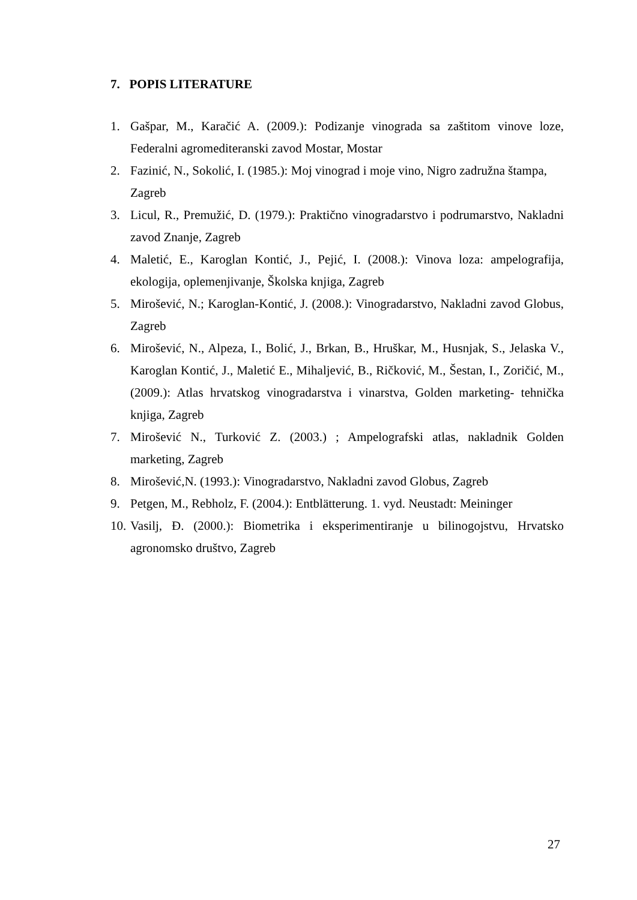7. POPIS LITERATURE
1. Gašpar, M., Karačić A. (2009.): Podizanje vinograda sa zaštitom vinove loze, Federalni agromediteranski zavod Mostar, Mostar
2. Fazinić, N., Sokolić, I. (1985.): Moj vinograd i moje vino, Nigro zadružna štampa, Zagreb
3. Licul, R., Premužić, D. (1979.): Praktično vinogradarstvo i podrumarstvo, Nakladni zavod Znanje, Zagreb
4. Maletić, E., Karoglan Kontić, J., Pejić, I. (2008.): Vinova loza: ampelografija, ekologija, oplemenjivanje, Školska knjiga, Zagreb
5. Mirošević, N.; Karoglan-Kontić, J. (2008.): Vinogradarstvo, Nakladni zavod Globus, Zagreb
6. Mirošević, N., Alpeza, I., Bolić, J., Brkan, B., Hruškar, M., Husnjak, S., Jelaska V., Karoglan Kontić, J., Maletić E., Mihaljević, B., Ričković, M., Šestan, I., Zoričić, M., (2009.): Atlas hrvatskog vinogradarstva i vinarstva, Golden marketing- tehnička knjiga, Zagreb
7. Mirošević N., Turković Z. (2003.) ; Ampelografski atlas, nakladnik Golden marketing, Zagreb
8. Mirošević,N. (1993.): Vinogradarstvo, Nakladni zavod Globus, Zagreb
9. Petgen, M., Rebholz, F. (2004.): Entblätterung. 1. vyd. Neustadt: Meininger
10. Vasilj, Đ. (2000.): Biometrika i eksperimentiranje u bilinogojstvu, Hrvatsko agronomsko društvo, Zagreb
27